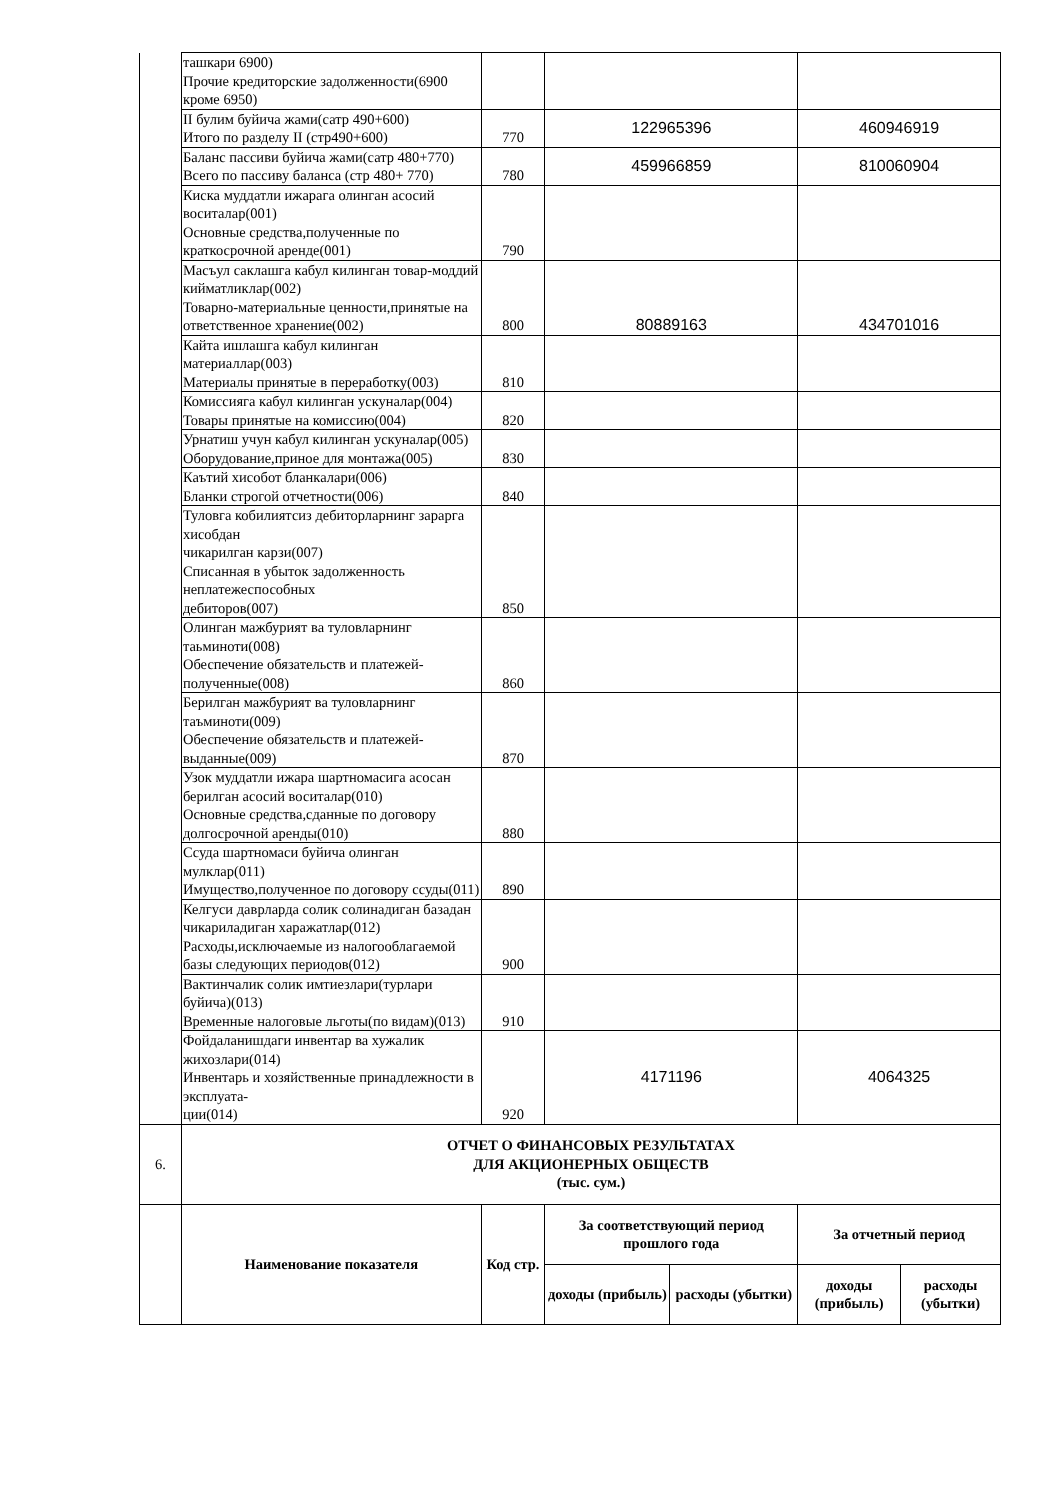| | ташкари 6900) Прочие кредиторские задолженности(6900 кроме 6950) | | | | | |
| | II булим буйича жами(сатр 490+600) Итого по разделу II (стр490+600) | 770 | 122965396 | | 460946919 | |
| | Баланс пассиви буйича жами(сатр 480+770) Всего по пассиву баланса (стр 480+ 770) | 780 | 459966859 | | 810060904 | |
| | Киска муддатли ижарага олинган асосий воситалар(001) Основные средства,полученные по краткосрочной аренде(001) | 790 | | | | |
| | Масъул саклашга кабул килинган товар-моддий кийматликлар(002) Товарно-материальные ценности,принятые на ответственное хранение(002) | 800 | 80889163 | | 434701016 | |
| | Кайта ишлашга кабул килинган материаллар(003) Материалы принятые в переработку(003) | 810 | | | | |
| | Комиссияга кабул килинган ускуналар(004) Товары принятые на комиссию(004) | 820 | | | | |
| | Урнатиш учун кабул килинган ускуналар(005) Оборудование,приное для монтажа(005) | 830 | | | | |
| | Каътий хисобот бланкалари(006) Бланки строгой отчетности(006) | 840 | | | | |
| | Туловга кобилиятсиз дебиторларнинг зарарга хисобдан чикарилган карзи(007) Списанная в убыток задолженность неплатежеспособных дебиторов(007) | 850 | | | | |
| | Олинган мажбурият ва туловларнинг таьминоти(008) Обеспечение обязательств и платежей-полученные(008) | 860 | | | | |
| | Берилган мажбурият ва туловларнинг таъминоти(009) Обеспечение обязательств и платежей-выданные(009) | 870 | | | | |
| | Узок муддатли ижара шартномасига асосан берилган асосий воситалар(010) Основные средства,сданные по договору долгосрочной аренды(010) | 880 | | | | |
| | Ссуда шартномаси буйича олинган мулклар(011) Имущество,полученное по договору ссуды(011) | 890 | | | | |
| | Келгуси даврларда солик солинадиган базадан чикариладиган харажатлар(012) Расходы,исключаемые из налогооблагаемой базы следующих периодов(012) | 900 | | | | |
| | Вактинчалик солик имтиезлари(турлари буйича)(013) Временные налоговые льготы(по видам)(013) | 910 | | | | |
| | Фойдаланишдаги инвентар ва хужалик жихозлари(014) Инвентарь и хозяйственные принадлежности в эксплуата- ции(014) | 920 | 4171196 | | 4064325 | |
| 6. | ОТЧЕТ О ФИНАНСОВЫХ РЕЗУЛЬТАТАХ ДЛЯ АКЦИОНЕРНЫХ ОБЩЕСТВ (тыс. сум.) | | | | | |
| | Наименование показателя | Код стр. | За соответствующий период прошлого года | | За отчетный период | |
| | | | доходы (прибыль) | расходы (убытки) | доходы (прибыль) | расходы (убытки) |